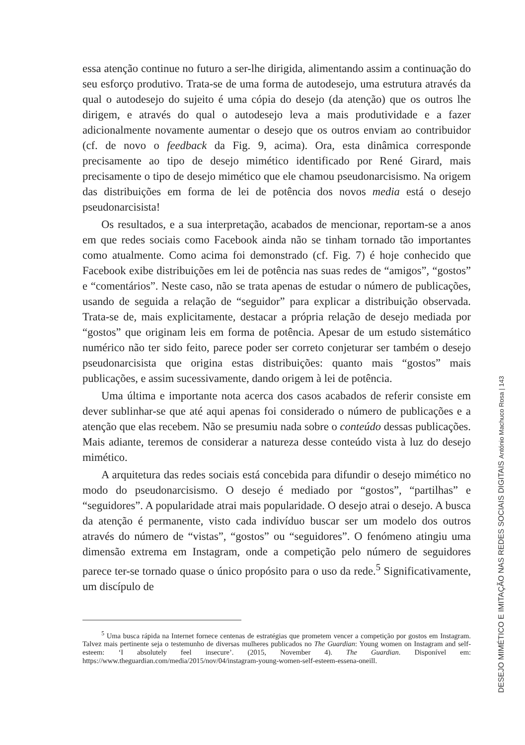essa atenção continue no futuro a ser-lhe dirigida, alimentando assim a continuação do seu esforço produtivo. Trata-se de uma forma de autodesejo, uma estrutura através da qual o autodesejo do sujeito é uma cópia do desejo (da atenção) que os outros lhe dirigem, e através do qual o autodesejo leva a mais produtividade e a fazer adicionalmente novamente aumentar o desejo que os outros enviam ao contribuidor (cf. de novo o feedback da Fig. 9, acima). Ora, esta dinâmica corresponde precisamente ao tipo de desejo mimético identificado por René Girard, mais precisamente o tipo de desejo mimético que ele chamou pseudonarcisismo. Na origem das distribuições em forma de lei de potência dos novos media está o desejo pseudonarcisista!
Os resultados, e a sua interpretação, acabados de mencionar, reportam-se a anos em que redes sociais como Facebook ainda não se tinham tornado tão importantes como atualmente. Como acima foi demonstrado (cf. Fig. 7) é hoje conhecido que Facebook exibe distribuições em lei de potência nas suas redes de “amigos”, “gostos” e “comentários”. Neste caso, não se trata apenas de estudar o número de publicações, usando de seguida a relação de “seguidor” para explicar a distribuição observada. Trata-se de, mais explicitamente, destacar a própria relação de desejo mediada por “gostos” que originam leis em forma de potência. Apesar de um estudo sistemático numérico não ter sido feito, parece poder ser correto conjeturar ser também o desejo pseudonarcisista que origina estas distribuições: quanto mais “gostos” mais publicações, e assim sucessivamente, dando origem à lei de potência.
Uma última e importante nota acerca dos casos acabados de referir consiste em dever sublinhar-se que até aqui apenas foi considerado o número de publicações e a atenção que elas recebem. Não se presumiu nada sobre o conteúdo dessas publicações. Mais adiante, teremos de considerar a natureza desse conteúdo vista à luz do desejo mimético.
A arquitetura das redes sociais está concebida para difundir o desejo mimético no modo do pseudonarcisismo. O desejo é mediado por “gostos”, “partilhas” e “seguidores”. A popularidade atrai mais popularidade. O desejo atrai o desejo. A busca da atenção é permanente, visto cada indivíduo buscar ser um modelo dos outros através do número de “vistas”, “gostos” ou “seguidores”. O fenómeno atingiu uma dimensão extrema em Instagram, onde a competição pelo número de seguidores parece ter-se tornado quase o único propósito para o uso da rede.<sup>5</sup> Significativamente, um discípulo de
<sup>5</sup> Uma busca rápida na Internet fornece centenas de estratégias que prometem vencer a competição por gostos em Instagram. Talvez mais pertinente seja o testemunho de diversas mulheres publicados no The Guardian: Young women on Instagram and self-esteem: ‘I absolutely feel insecure’. (2015, November 4). The Guardian. Disponível em: https://www.theguardian.com/media/2015/nov/04/instagram-young-women-self-esteem-essena-oneill.
DESEJO MIMÉTICO E IMITAÇÃO NAS REDES SOCIAIS DIGITAIS António Machuco Rosa | 143